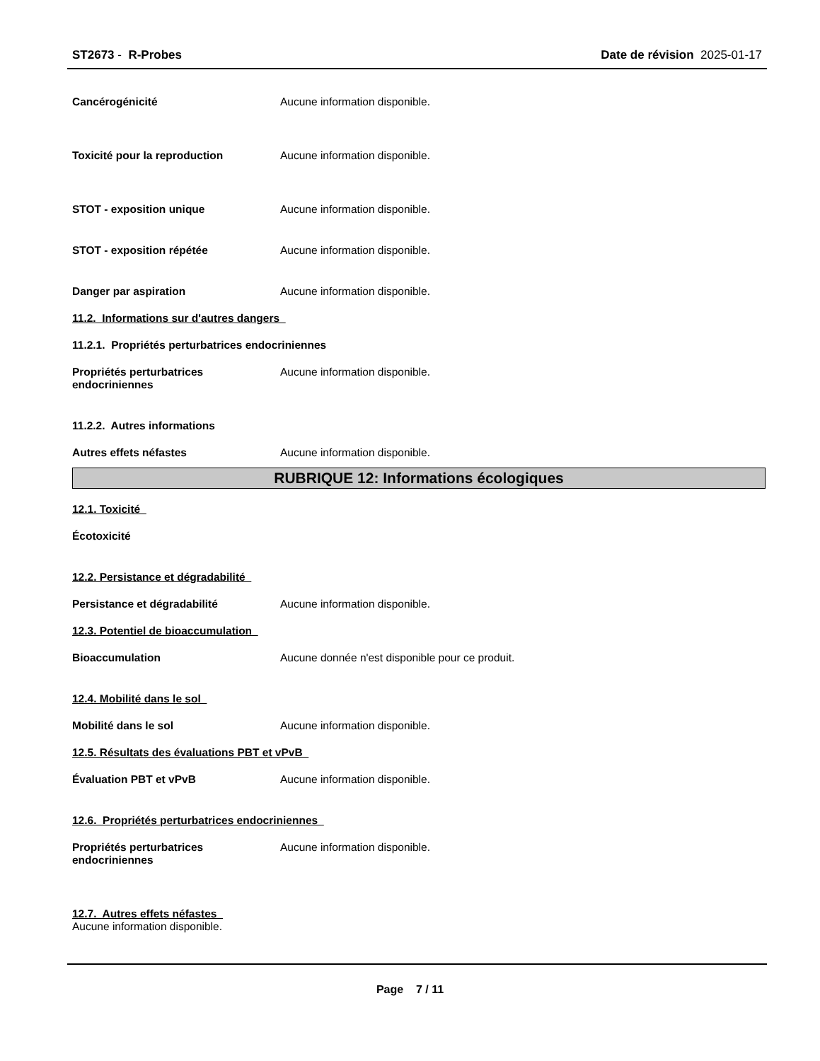ST2673 - R-Probes Date de révision 2025-01-17
Cancérogénicité Aucune information disponible.
Toxicité pour la reproduction Aucune information disponible.
STOT - exposition unique Aucune information disponible.
STOT - exposition répétée Aucune information disponible.
Danger par aspiration Aucune information disponible.
11.2. Informations sur d'autres dangers
11.2.1. Propriétés perturbatrices endocriniennes
Propriétés perturbatrices
endocriniennes
Aucune information disponible.
11.2.2. Autres informations
Autres effets néfastes Aucune information disponible.
RUBRIQUE 12: Informations écologiques
12.1. Toxicité
Écotoxicité
12.2. Persistance et dégradabilité
Persistance et dégradabilité Aucune information disponible.
12.3. Potentiel de bioaccumulation
Bioaccumulation Aucune donnée n'est disponible pour ce produit.
12.4. Mobilité dans le sol
Mobilité dans le sol Aucune information disponible.
12.5. Résultats des évaluations PBT et vPvB
Évaluation PBT et vPvB Aucune information disponible.
12.6. Propriétés perturbatrices endocriniennes
Propriétés perturbatrices
endocriniennes
Aucune information disponible.
12.7. Autres effets néfastes
Aucune information disponible.
Page 7 / 11